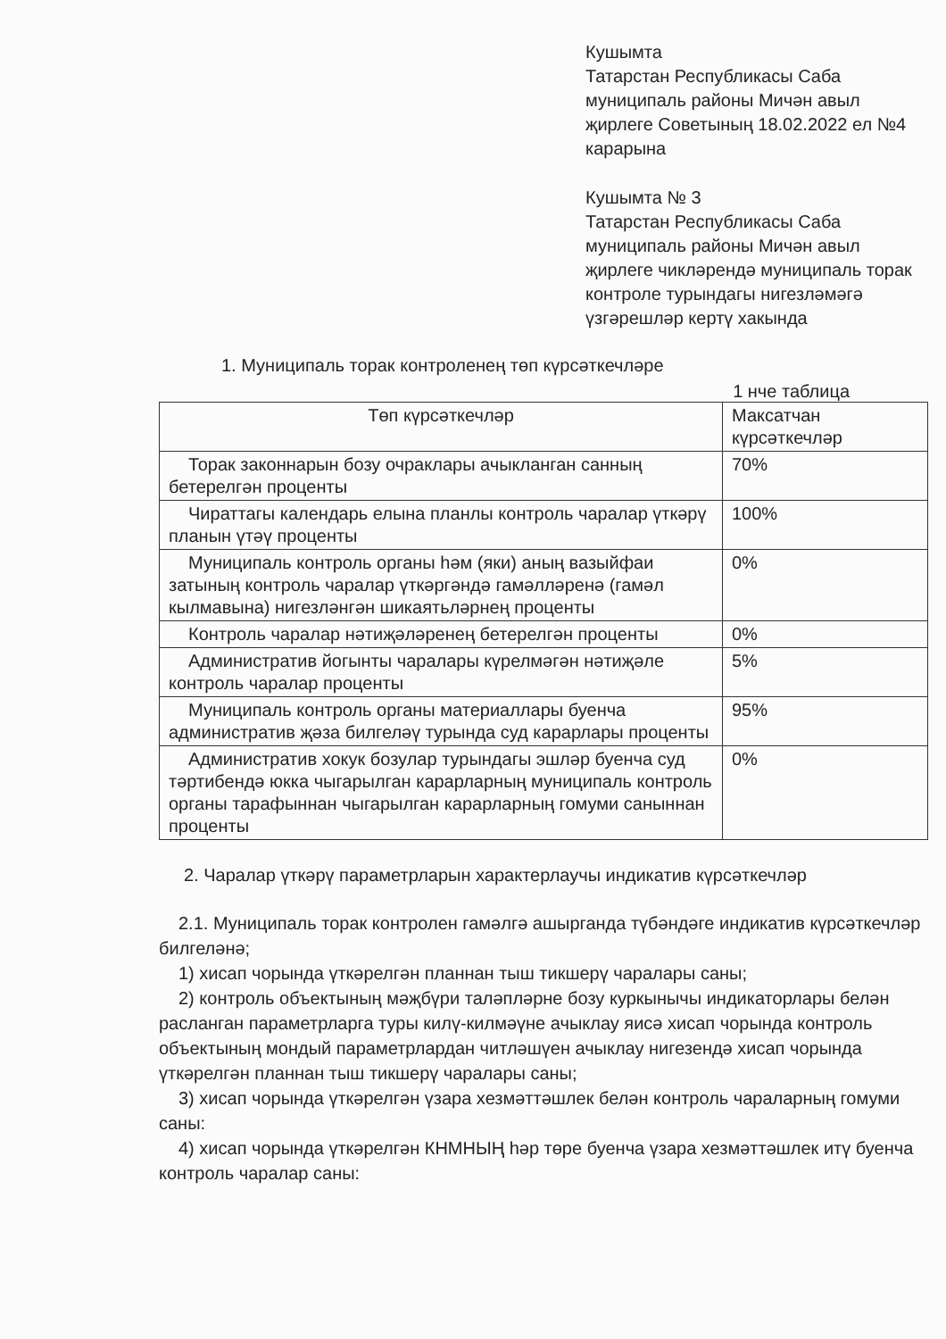Кушымта
Татарстан Республикасы Саба муниципаль районы Мичән авыл җирлеге Советының 18.02.2022 ел №4 карарына
Кушымта № 3
Татарстан Республикасы Саба муниципаль районы Мичән авыл җирлеге чикләрендә муниципаль торак контроле турындагы нигезләмәгә үзгәрешләр кертү хакында
1. Муниципаль торак контроленең төп күрсәткечләре
1 нче таблица
| Төп күрсәткечләр | Максатчан күрсәткечләр |
| --- | --- |
| Торак законнарын бозу очраклары ачыкланган санның бетерелгән проценты | 70% |
| Чираттагы календарь елына планлы контроль чаралар үткәрү планын үтәү проценты | 100% |
| Муниципаль контроль органы һәм (яки) аның вазыйфаи затының контроль чаралар үткәргәндә гамәлләренә (гамәл кылмавына) нигезләнгән шикаятьләрнең проценты | 0% |
| Контроль чаралар нәтиҗәләренең бетерелгән проценты | 0% |
| Административ йогынты чаралары күрелмәгән нәтиҗәле контроль чаралар проценты | 5% |
| Муниципаль контроль органы материаллары буенча административ җәза билгеләү турында суд карарлары проценты | 95% |
| Административ хокук бозулар турындагы эшләр буенча суд тәртибендә юкка чыгарылган карарларның муниципаль контроль органы тарафыннан чыгарылган карарларның гомуми саныннан проценты | 0% |
2. Чаралар үткәрү параметрларын характерлаучы индикатив күрсәткечләр
2.1. Муниципаль торак контролен гамәлгә ашырганда түбәндәге индикатив күрсәткечләр билгеләнә;
1) хисап чорында үткәрелгән планнан тыш тикшерү чаралары саны;
2) контроль объектының мәҗбүри таләпләрне бозу куркынычы индикаторлары белән расланган параметрларга туры килү-килмәүне ачыклау яисә хисап чорында контроль объектының мондый параметрлардан читләшүен ачыклау нигезендә хисап чорында үткәрелгән планнан тыш тикшерү чаралары саны;
3) хисап чорында үткәрелгән үзара хезмәттәшлек белән контроль чараларның гомуми саны:
4) хисап чорында үткәрелгән КНМНЫҢ һәр төре буенча үзара хезмәттәшлек итү буенча контроль чаралар саны: